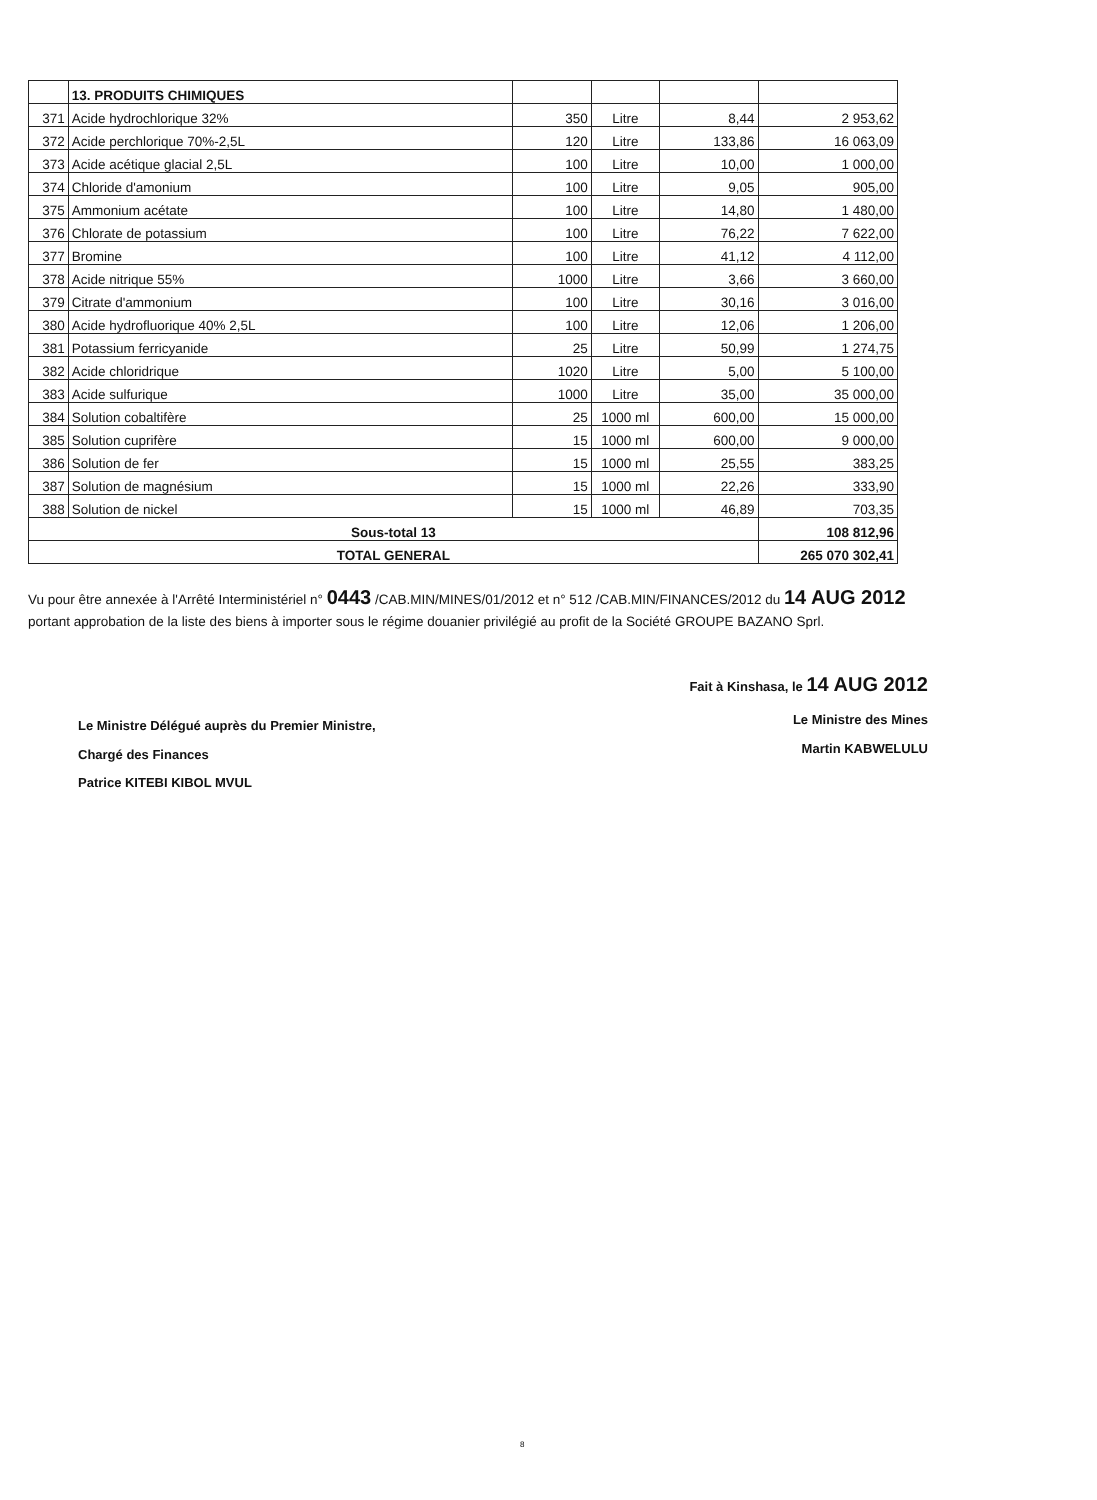| | 13. PRODUITS CHIMIQUES | | | | |
| 371 | Acide hydrochlorique 32% | 350 | Litre | 8,44 | 2 953,62 |
| 372 | Acide perchlorique 70%-2,5L | 120 | Litre | 133,86 | 16 063,09 |
| 373 | Acide acétique glacial 2,5L | 100 | Litre | 10,00 | 1 000,00 |
| 374 | Chloride d'amonium | 100 | Litre | 9,05 | 905,00 |
| 375 | Ammonium acétate | 100 | Litre | 14,80 | 1 480,00 |
| 376 | Chlorate de potassium | 100 | Litre | 76,22 | 7 622,00 |
| 377 | Bromine | 100 | Litre | 41,12 | 4 112,00 |
| 378 | Acide nitrique 55% | 1000 | Litre | 3,66 | 3 660,00 |
| 379 | Citrate d'ammonium | 100 | Litre | 30,16 | 3 016,00 |
| 380 | Acide hydrofluorique 40% 2,5L | 100 | Litre | 12,06 | 1 206,00 |
| 381 | Potassium ferricyanide | 25 | Litre | 50,99 | 1 274,75 |
| 382 | Acide chloridrique | 1020 | Litre | 5,00 | 5 100,00 |
| 383 | Acide sulfurique | 1000 | Litre | 35,00 | 35 000,00 |
| 384 | Solution cobaltifère | 25 | 1000 ml | 600,00 | 15 000,00 |
| 385 | Solution cuprifère | 15 | 1000 ml | 600,00 | 9 000,00 |
| 386 | Solution de fer | 15 | 1000 ml | 25,55 | 383,25 |
| 387 | Solution de magnésium | 15 | 1000 ml | 22,26 | 333,90 |
| 388 | Solution de nickel | 15 | 1000 ml | 46,89 | 703,35 |
| Sous-total 13 | | | | | 108 812,96 |
| TOTAL GENERAL | | | | | 265 070 302,41 |
Vu pour être annexée à l'Arrêté Interministériel n° 0443 /CAB.MIN/MINES/01/2012 et n° 512 /CAB.MIN/FINANCES/2012 du 14 AUG 2012 portant approbation de la liste des biens à importer sous le régime douanier privilégié au profit de la Société GROUPE BAZANO Sprl.
Le Ministre Délégué auprès du Premier Ministre,
Chargé des Finances
Patrice KITEBI KIBOL MVUL
Fait à Kinshasa, le 14 AUG 2012
Le Ministre des Mines
Martin KABWELULU
8